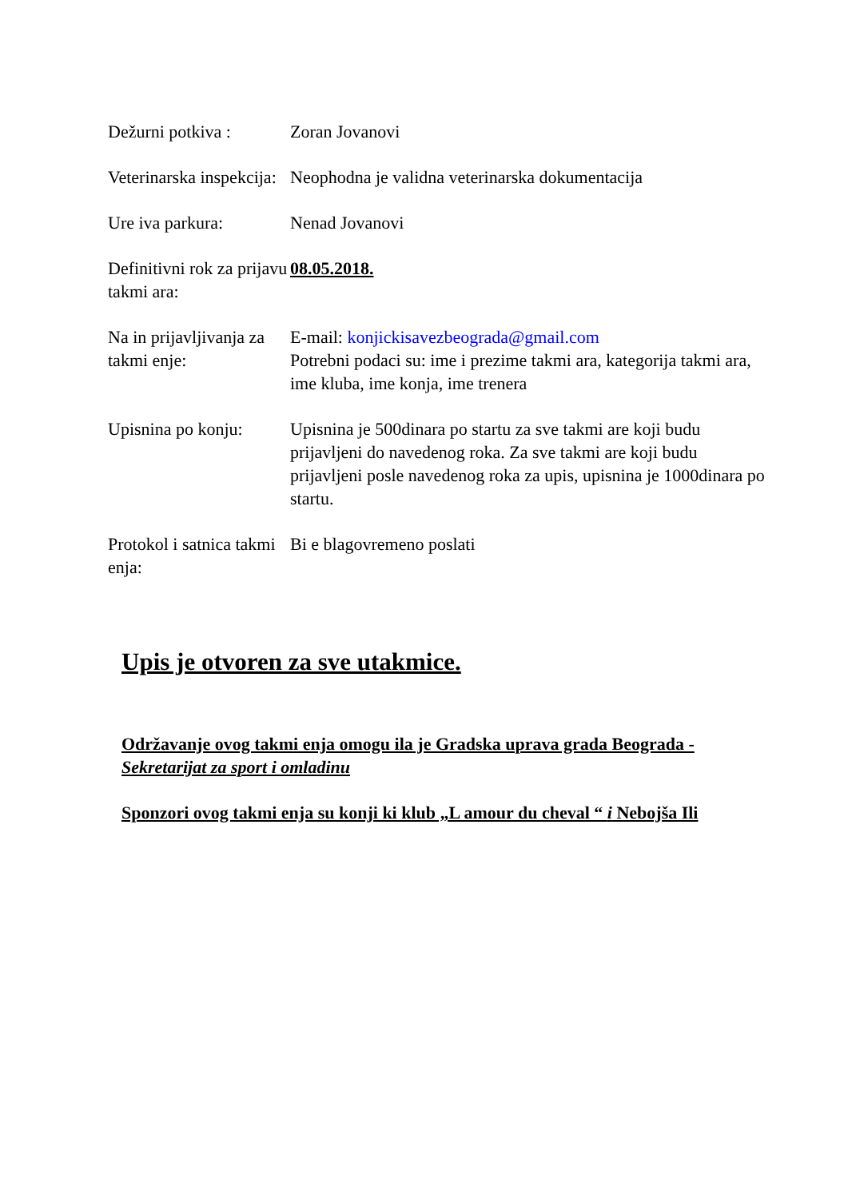| Dežurni potkiva : | Zoran Jovanovi |
| Veterinarska inspekcija: | Neophodna je validna veterinarska dokumentacija |
| Ure iva parkura: | Nenad Jovanovi |
| Definitivni rok za prijavu takmi ara: | 08.05.2018. |
| Na in prijavljivanja za takmi enje: | E-mail: konjickisavezbeograda@gmail.com Potrebni podaci su: ime i prezime takmi ara, kategorija takmi ara, ime kluba, ime konja, ime trenera |
| Upisnina po konju: | Upisnina je 500dinara po startu za sve takmi are koji budu prijavljeni do navedenog roka. Za sve takmi are koji budu prijavljeni posle navedenog roka za upis, upisnina je 1000dinara po startu. |
| Protokol i satnica takmi enja: | Bi e blagovremeno poslati |
Upis je otvoren za sve utakmice.
Održavanje ovog takmi enja omogu ila je Gradska uprava grada Beograda - Sekretarijat za sport i omladinu
Sponzori ovog takmi enja su konji ki klub „L amour du cheval “ i Nebojša Ili